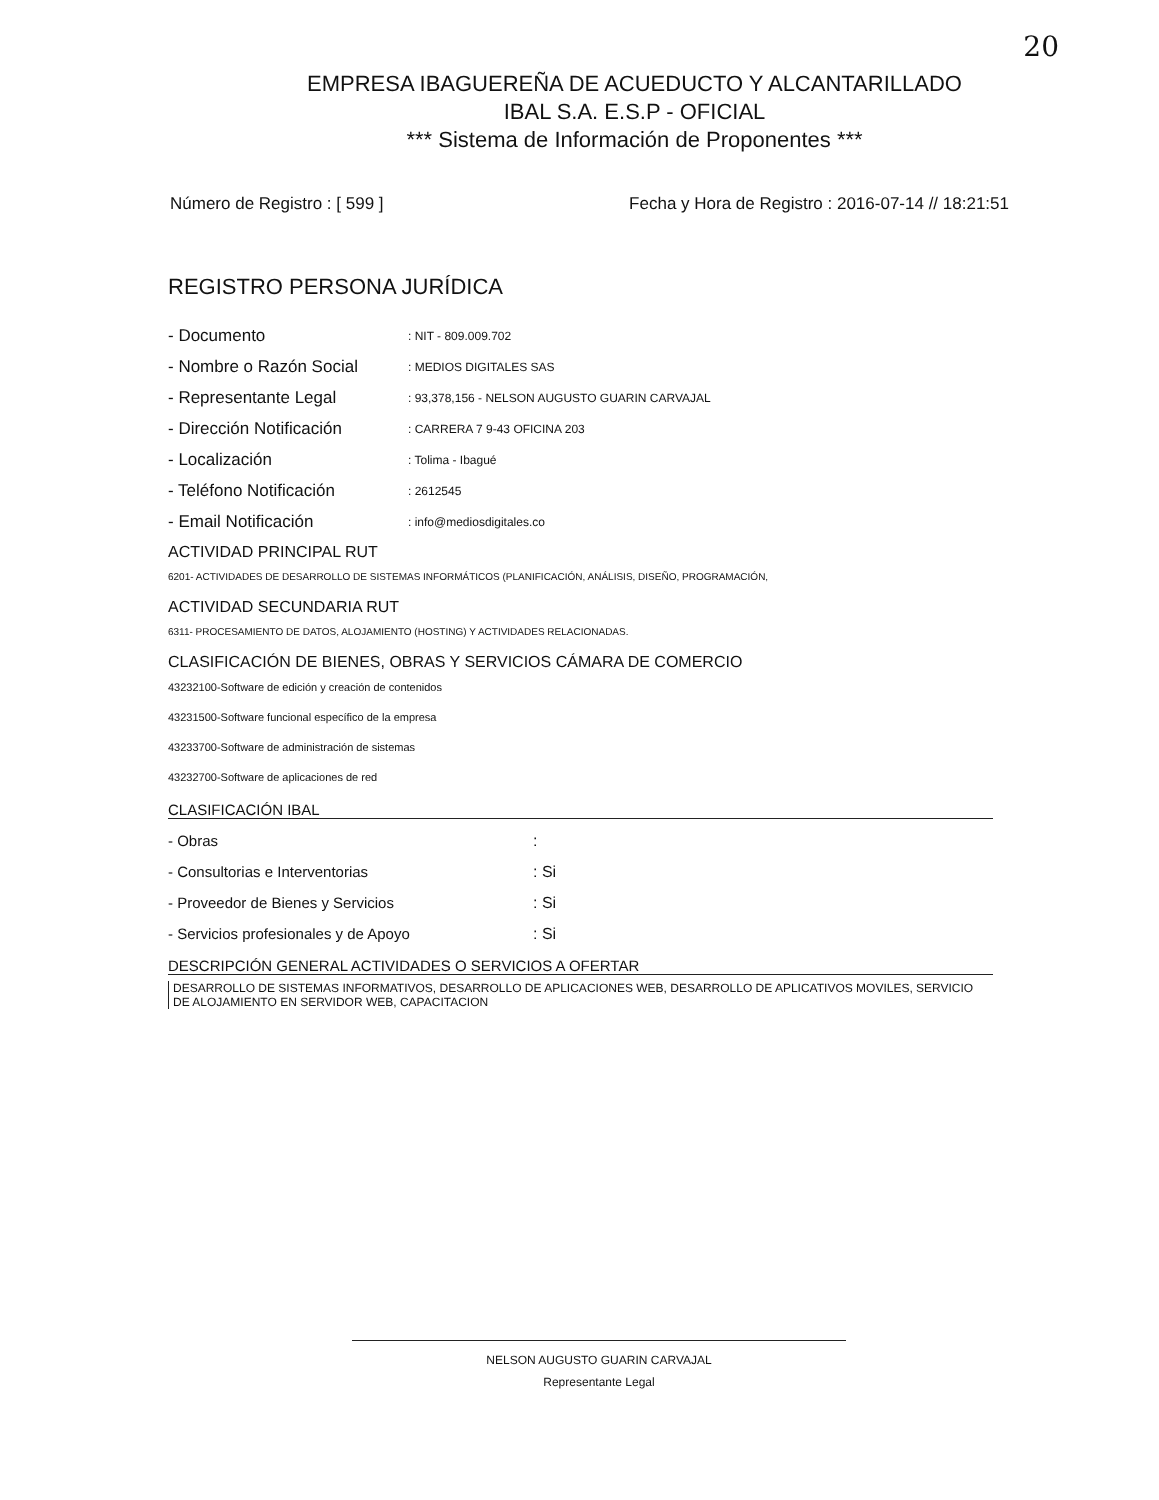20
EMPRESA IBAGUEREÑA DE ACUEDUCTO Y ALCANTARILLADO
IBAL S.A. E.S.P - OFICIAL
*** Sistema de Información de Proponentes ***
Número de Registro : [ 599 ] Fecha y Hora de Registro : 2016-07-14 // 18:21:51
REGISTRO PERSONA JURÍDICA
| - Documento | : NIT - 809.009.702 |
| - Nombre o Razón Social | : MEDIOS DIGITALES SAS |
| - Representante Legal | : 93,378,156 - NELSON AUGUSTO GUARIN CARVAJAL |
| - Dirección Notificación | : CARRERA 7 9-43 OFICINA 203 |
| - Localización | : Tolima - Ibagué |
| - Teléfono Notificación | : 2612545 |
| - Email Notificación | : info@mediosdigitales.co |
ACTIVIDAD PRINCIPAL RUT
6201- ACTIVIDADES DE DESARROLLO DE SISTEMAS INFORMÁTICOS (PLANIFICACIÓN, ANÁLISIS, DISEÑO, PROGRAMACIÓN,
ACTIVIDAD SECUNDARIA RUT
6311- PROCESAMIENTO DE DATOS, ALOJAMIENTO (HOSTING) Y ACTIVIDADES RELACIONADAS.
CLASIFICACIÓN DE BIENES, OBRAS Y SERVICIOS CÁMARA DE COMERCIO
43232100-Software de edición y creación de contenidos
43231500-Software funcional específico de la empresa
43233700-Software de administración de sistemas
43232700-Software de aplicaciones de red
CLASIFICACIÓN IBAL
| - Obras | : |
| - Consultorias e Interventorias | : Si |
| - Proveedor de Bienes y Servicios | : Si |
| - Servicios profesionales y de Apoyo | : Si |
DESCRIPCIÓN GENERAL ACTIVIDADES O SERVICIOS A OFERTAR
DESARROLLO DE SISTEMAS INFORMATIVOS, DESARROLLO DE APLICACIONES WEB, DESARROLLO DE APLICATIVOS MOVILES, SERVICIO DE ALOJAMIENTO EN SERVIDOR WEB, CAPACITACION
NELSON AUGUSTO GUARIN CARVAJAL
Representante Legal